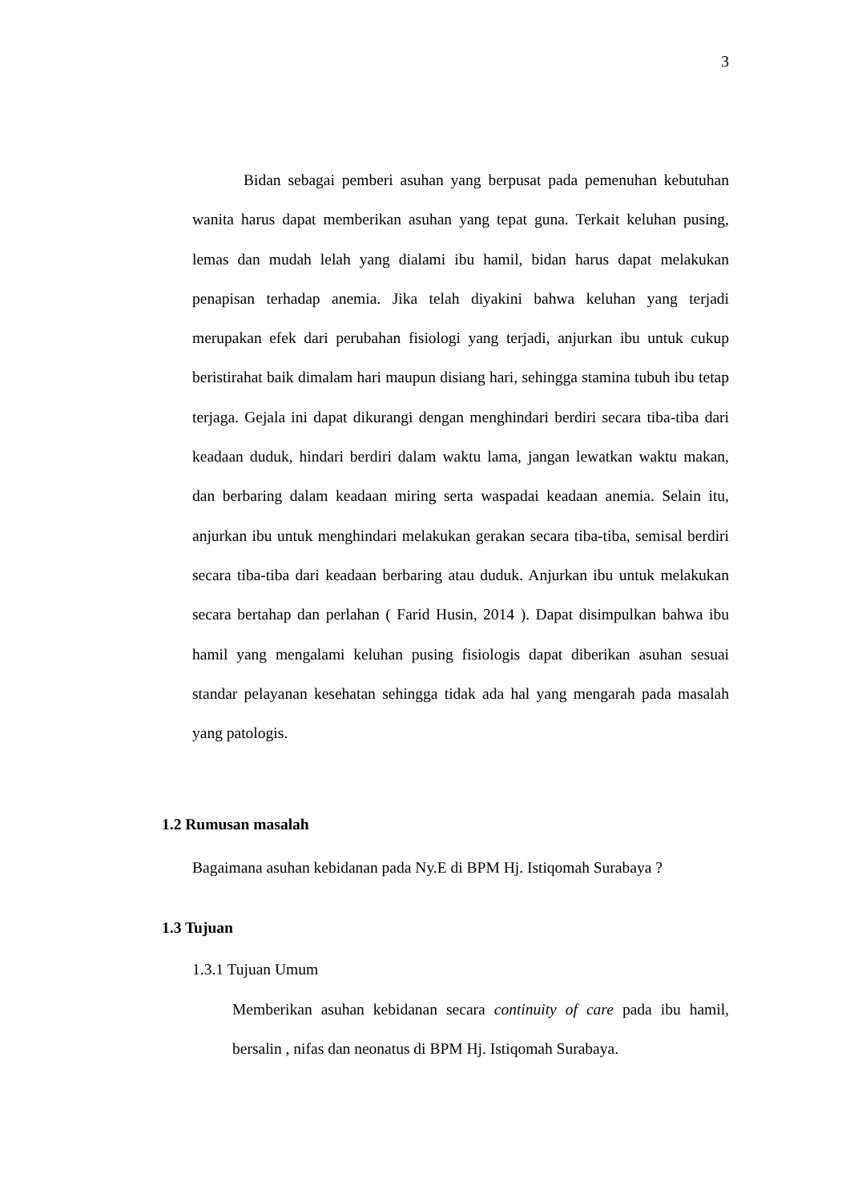3
Bidan sebagai pemberi asuhan yang berpusat pada pemenuhan kebutuhan wanita harus dapat memberikan asuhan yang tepat guna. Terkait keluhan pusing, lemas dan mudah lelah yang dialami ibu hamil, bidan harus dapat melakukan penapisan terhadap anemia. Jika telah diyakini bahwa keluhan yang terjadi merupakan efek dari perubahan fisiologi yang terjadi, anjurkan ibu untuk cukup beristirahat baik dimalam hari maupun disiang hari, sehingga stamina tubuh ibu tetap terjaga. Gejala ini dapat dikurangi dengan menghindari berdiri secara tiba-tiba dari keadaan duduk, hindari berdiri dalam waktu lama, jangan lewatkan waktu makan, dan berbaring dalam keadaan miring serta waspadai keadaan anemia. Selain itu, anjurkan ibu untuk menghindari melakukan gerakan secara tiba-tiba, semisal berdiri secara tiba-tiba dari keadaan berbaring atau duduk. Anjurkan ibu untuk melakukan secara bertahap dan perlahan ( Farid Husin, 2014 ). Dapat disimpulkan bahwa ibu hamil yang mengalami keluhan pusing fisiologis dapat diberikan asuhan sesuai standar pelayanan kesehatan sehingga tidak ada hal yang mengarah pada masalah yang patologis.
1.2 Rumusan masalah
Bagaimana asuhan kebidanan pada Ny.E di BPM Hj. Istiqomah Surabaya ?
1.3 Tujuan
1.3.1 Tujuan Umum
Memberikan asuhan kebidanan secara continuity of care pada ibu hamil, bersalin , nifas dan neonatus di BPM Hj. Istiqomah Surabaya.